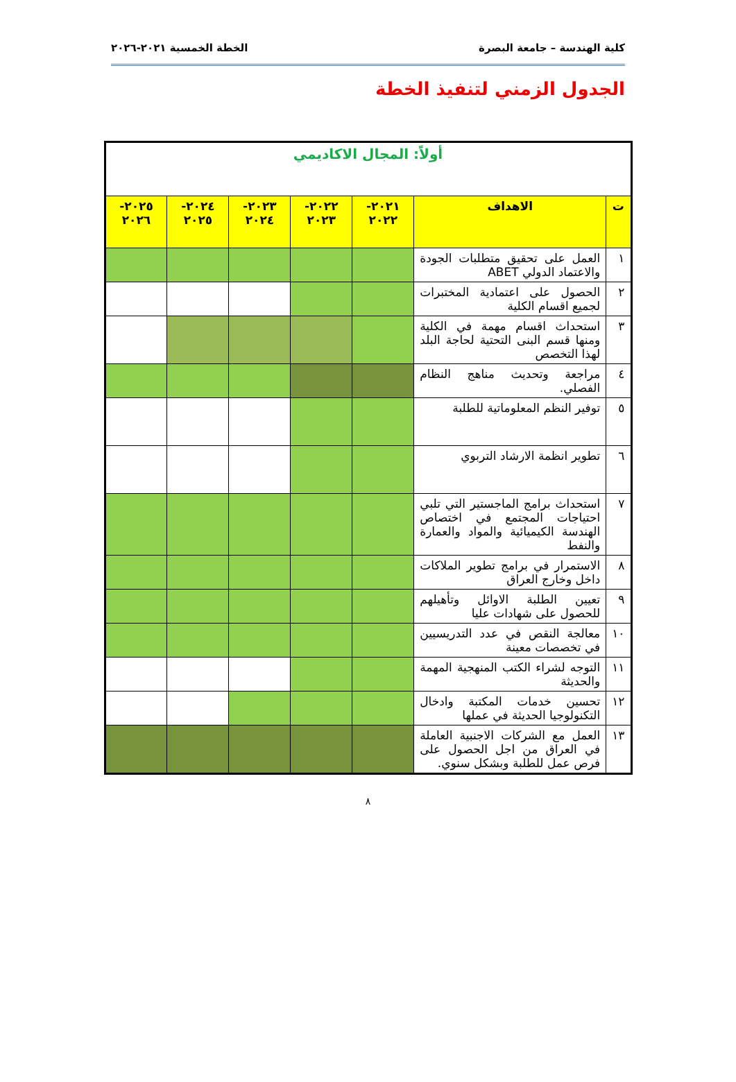كلية الهندسة – جامعة البصرة الخطة الخمسية ٢٠٢١-٢٠٢٦
الجدول الزمني لتنفيذ الخطة
| أولاً: المجال الاكاديمي | | | | | | |
| --- | --- | --- | --- | --- | --- | --- |
| ت | الاهداف | ٢٠٢١- ٢٠٢٢ | ٢٠٢٢- ٢٠٢٣ | ٢٠٢٣- ٢٠٢٤ | ٢٠٢٤- ٢٠٢٥ | ٢٠٢٥- ٢٠٢٦ |
| ١ | العمل على تحقيق متطلبات الجودة والاعتماد الدولي ABET | | | | | |
| ٢ | الحصول على اعتمادية المختبرات لجميع اقسام الكلية | | | | | |
| ٣ | استحداث اقسام مهمة في الكلية ومنها قسم البنى التحتية لحاجة البلد لهذا التخصص | | | | | |
| ٤ | مراجعة وتحديث مناهج النظام الفصلي. | | | | | |
| ٥ | توفير النظم المعلوماتية للطلبة | | | | | |
| ٦ | تطوير انظمة الارشاد التربوي | | | | | |
| ٧ | استحداث برامج الماجستير التي تلبي احتياجات المجتمع في اختصاص الهندسة الكيميائية والمواد والعمارة والنفط | | | | | |
| ٨ | الاستمرار في برامج تطوير الملاكات داخل وخارج العراق | | | | | |
| ٩ | تعيين الطلبة الاوائل وتأهيلهم للحصول على شهادات عليا | | | | | |
| ١٠ | معالجة النقص في عدد التدريسيين في تخصصات معينة | | | | | |
| ١١ | التوجه لشراء الكتب المنهجية المهمة والحديثة | | | | | |
| ١٢ | تحسين خدمات المكتبة وادخال التكنولوجيا الحديثة في عملها | | | | | |
| ١٣ | العمل مع الشركات الاجنبية العاملة في العراق من اجل الحصول على فرص عمل للطلبة وبشكل سنوي. | | | | | |
٨